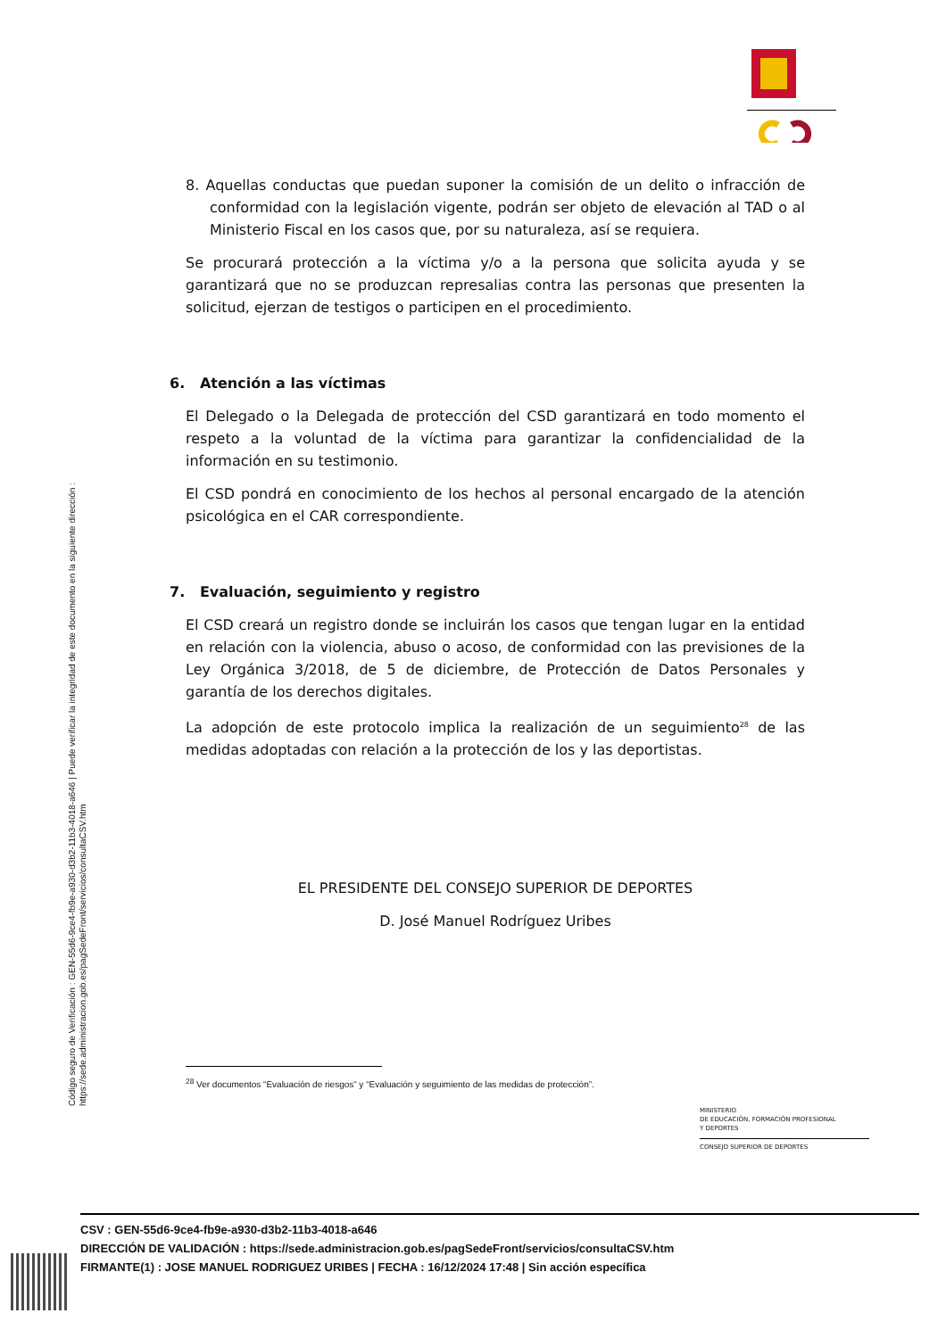8. Aquellas conductas que puedan suponer la comisión de un delito o infracción de conformidad con la legislación vigente, podrán ser objeto de elevación al TAD o al Ministerio Fiscal en los casos que, por su naturaleza, así se requiera.
Se procurará protección a la víctima y/o a la persona que solicita ayuda y se garantizará que no se produzcan represalias contra las personas que presenten la solicitud, ejerzan de testigos o participen en el procedimiento.
6. Atención a las víctimas
El Delegado o la Delegada de protección del CSD garantizará en todo momento el respeto a la voluntad de la víctima para garantizar la confidencialidad de la información en su testimonio.
El CSD pondrá en conocimiento de los hechos al personal encargado de la atención psicológica en el CAR correspondiente.
7. Evaluación, seguimiento y registro
El CSD creará un registro donde se incluirán los casos que tengan lugar en la entidad en relación con la violencia, abuso o acoso, de conformidad con las previsiones de la Ley Orgánica 3/2018, de 5 de diciembre, de Protección de Datos Personales y garantía de los derechos digitales.
La adopción de este protocolo implica la realización de un seguimiento<sup>28</sup> de las medidas adoptadas con relación a la protección de los y las deportistas.
EL PRESIDENTE DEL CONSEJO SUPERIOR DE DEPORTES
D. José Manuel Rodríguez Uribes
<sup>28</sup> Ver documentos “Evaluación de riesgos” y “Evaluación y seguimiento de las medidas de protección”.
Código seguro de Verificación : GEN-55d6-9ce4-fb9e-a930-d3b2-11b3-4018-a646 | Puede verificar la integridad de este documento en la siguiente dirección :
https://sede.administracion.gob.es/pagSedeFront/servicios/consultaCSV.htm
MINISTERIO
DE EDUCACIÓN, FORMACIÓN PROFESIONAL
Y DEPORTES
CONSEJO SUPERIOR DE DEPORTES
CSV : GEN-55d6-9ce4-fb9e-a930-d3b2-11b3-4018-a646
DIRECCIÓN DE VALIDACIÓN : https://sede.administracion.gob.es/pagSedeFront/servicios/consultaCSV.htm
FIRMANTE(1) : JOSE MANUEL RODRIGUEZ URIBES | FECHA : 16/12/2024 17:48 | Sin acción específica